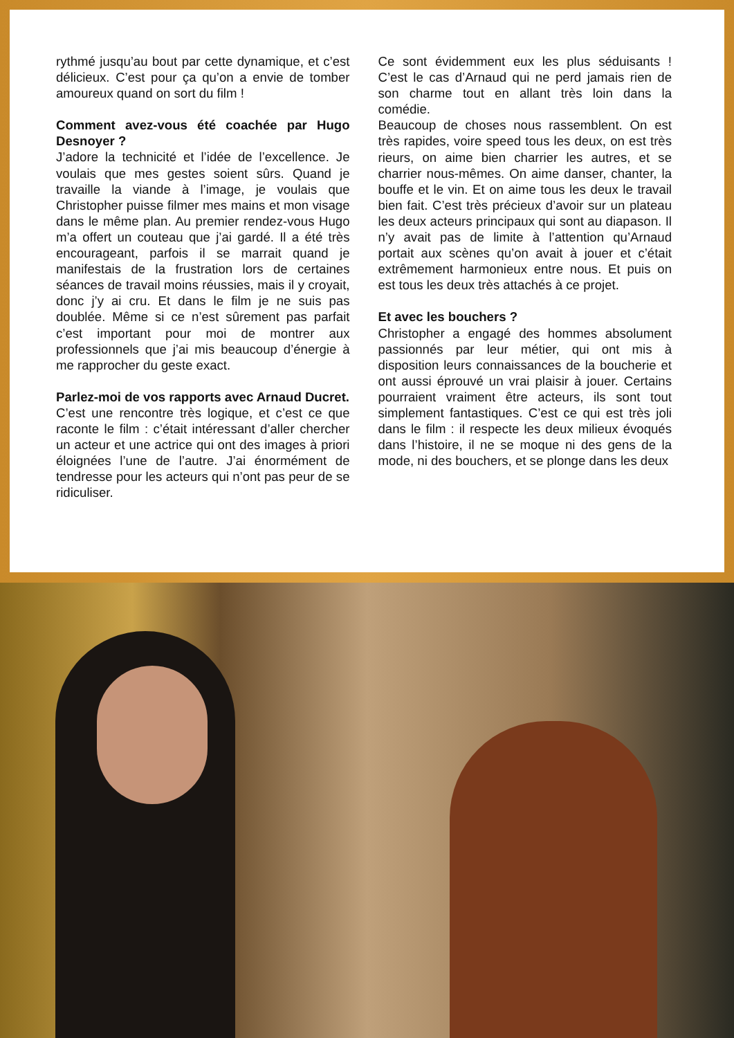rythmé jusqu’au bout par cette dynamique, et c’est délicieux. C’est pour ça qu’on a envie de tomber amoureux quand on sort du film !
Comment avez-vous été coachée par Hugo Desnoyer ?
J’adore la technicité et l’idée de l’excellence. Je voulais que mes gestes soient sûrs. Quand je travaille la viande à l’image, je voulais que Christopher puisse filmer mes mains et mon visage dans le même plan. Au premier rendez-vous Hugo m’a offert un couteau que j’ai gardé. Il a été très encourageant, parfois il se marrait quand je manifestais de la frustration lors de certaines séances de travail moins réussies, mais il y croyait, donc j’y ai cru. Et dans le film je ne suis pas doublée. Même si ce n’est sûrement pas parfait c’est important pour moi de montrer aux professionnels que j’ai mis beaucoup d’énergie à me rapprocher du geste exact.
Parlez-moi de vos rapports avec Arnaud Ducret.
C’est une rencontre très logique, et c’est ce que raconte le film : c’était intéressant d’aller chercher un acteur et une actrice qui ont des images à priori éloignées l’une de l’autre. J’ai énormément de tendresse pour les acteurs qui n’ont pas peur de se ridiculiser.
Ce sont évidemment eux les plus séduisants ! C’est le cas d’Arnaud qui ne perd jamais rien de son charme tout en allant très loin dans la comédie.
Beaucoup de choses nous rassemblent. On est très rapides, voire speed tous les deux, on est très rieurs, on aime bien charrier les autres, et se charrier nous-mêmes. On aime danser, chanter, la bouffe et le vin. Et on aime tous les deux le travail bien fait. C’est très précieux d’avoir sur un plateau les deux acteurs principaux qui sont au diapason. Il n’y avait pas de limite à l’attention qu’Arnaud portait aux scènes qu’on avait à jouer et c’était extrêmement harmonieux entre nous. Et puis on est tous les deux très attachés à ce projet.
Et avec les bouchers ?
Christopher a engagé des hommes absolument passionnés par leur métier, qui ont mis à disposition leurs connaissances de la boucherie et ont aussi éprouvé un vrai plaisir à jouer. Certains pourraient vraiment être acteurs, ils sont tout simplement fantastiques. C’est ce qui est très joli dans le film : il respecte les deux milieux évoqués dans l’histoire, il ne se moque ni des gens de la mode, ni des bouchers, et se plonge dans les deux